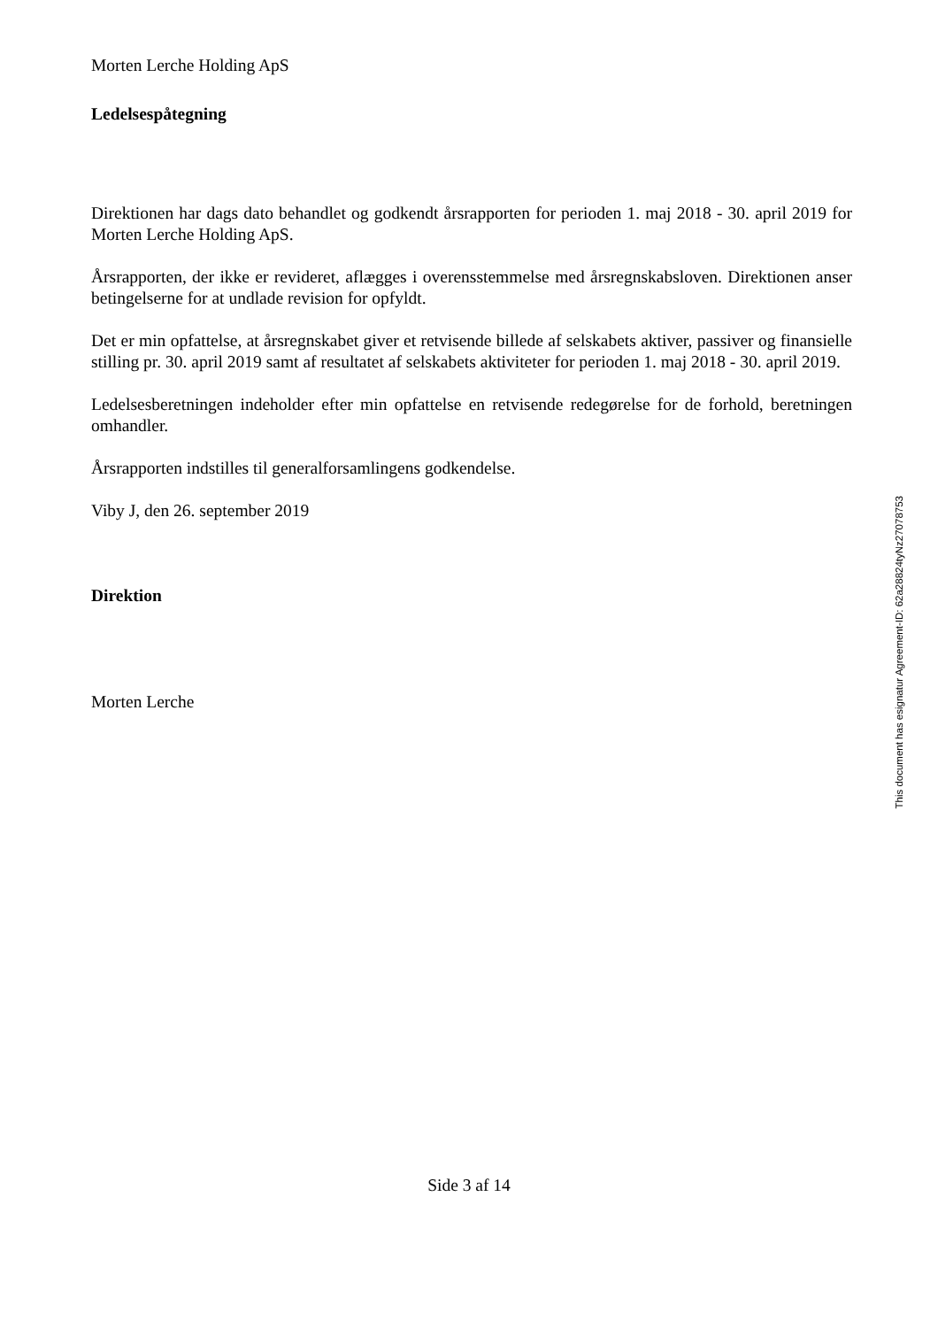Morten Lerche Holding ApS
Ledelsespåtegning
Direktionen har dags dato behandlet og godkendt årsrapporten for perioden 1. maj 2018 - 30. april 2019 for Morten Lerche Holding ApS.
Årsrapporten, der ikke er revideret, aflægges i overensstemmelse med årsregnskabsloven. Direktionen anser betingelserne for at undlade revision for opfyldt.
Det er min opfattelse, at årsregnskabet giver et retvisende billede af selskabets aktiver, passiver og finansielle stilling pr. 30. april 2019 samt af resultatet af selskabets aktiviteter for perioden 1. maj 2018 - 30. april 2019.
Ledelsesberetningen indeholder efter min opfattelse en retvisende redegørelse for de forhold, beretningen omhandler.
Årsrapporten indstilles til generalforsamlingens godkendelse.
Viby J, den 26. september 2019
Direktion
Morten Lerche
This document has esignatur Agreement-ID: 62a28824tyNz27078753
Side 3 af 14